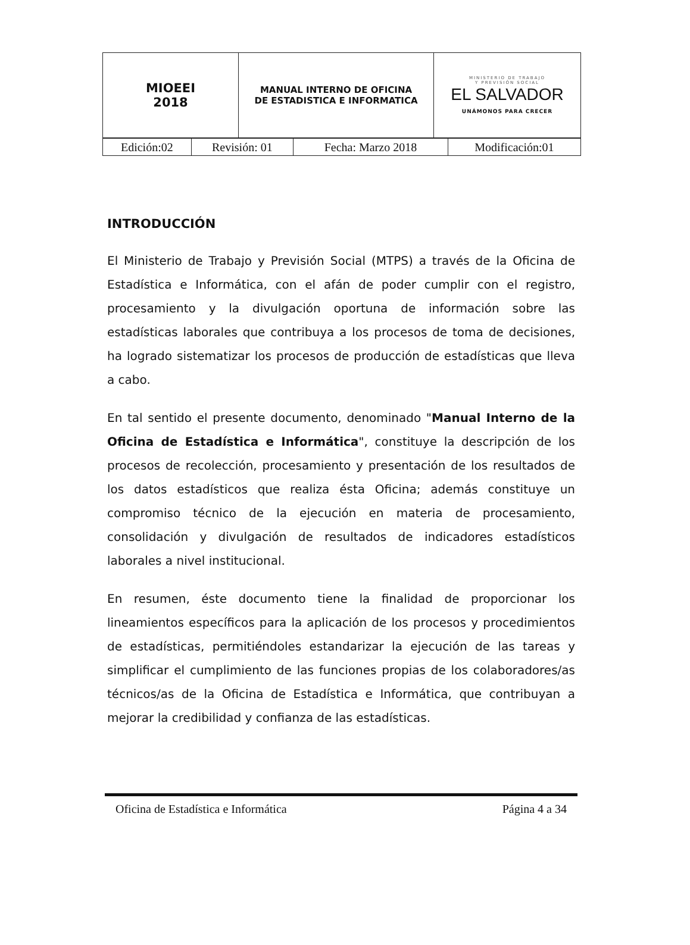| MIOEEI 2018 | MANUAL INTERNO DE OFICINA DE ESTADISTICA E INFORMATICA | MINISTERIO DE TRABAJO Y PREVISIÓN SOCIAL EL SALVADOR UNÁMONOS PARA CRECER |
| Edición:02 | Revisión: 01 | Fecha: Marzo 2018 | Modificación:01 |
INTRODUCCIÓN
El Ministerio de Trabajo y Previsión Social (MTPS) a través de la Oficina de Estadística e Informática, con el afán de poder cumplir con el registro, procesamiento y la divulgación oportuna de información sobre las estadísticas laborales que contribuya a los procesos de toma de decisiones, ha logrado sistematizar los procesos de producción de estadísticas que lleva a cabo.
En tal sentido el presente documento, denominado "Manual Interno de la Oficina de Estadística e Informática", constituye la descripción de los procesos de recolección, procesamiento y presentación de los resultados de los datos estadísticos que realiza ésta Oficina; además constituye un compromiso técnico de la ejecución en materia de procesamiento, consolidación y divulgación de resultados de indicadores estadísticos laborales a nivel institucional.
En resumen, éste documento tiene la finalidad de proporcionar los lineamientos específicos para la aplicación de los procesos y procedimientos de estadísticas, permitiéndoles estandarizar la ejecución de las tareas y simplificar el cumplimiento de las funciones propias de los colaboradores/as técnicos/as de la Oficina de Estadística e Informática, que contribuyan a mejorar la credibilidad y confianza de las estadísticas.
Oficina de Estadística e Informática Página 4 a 34